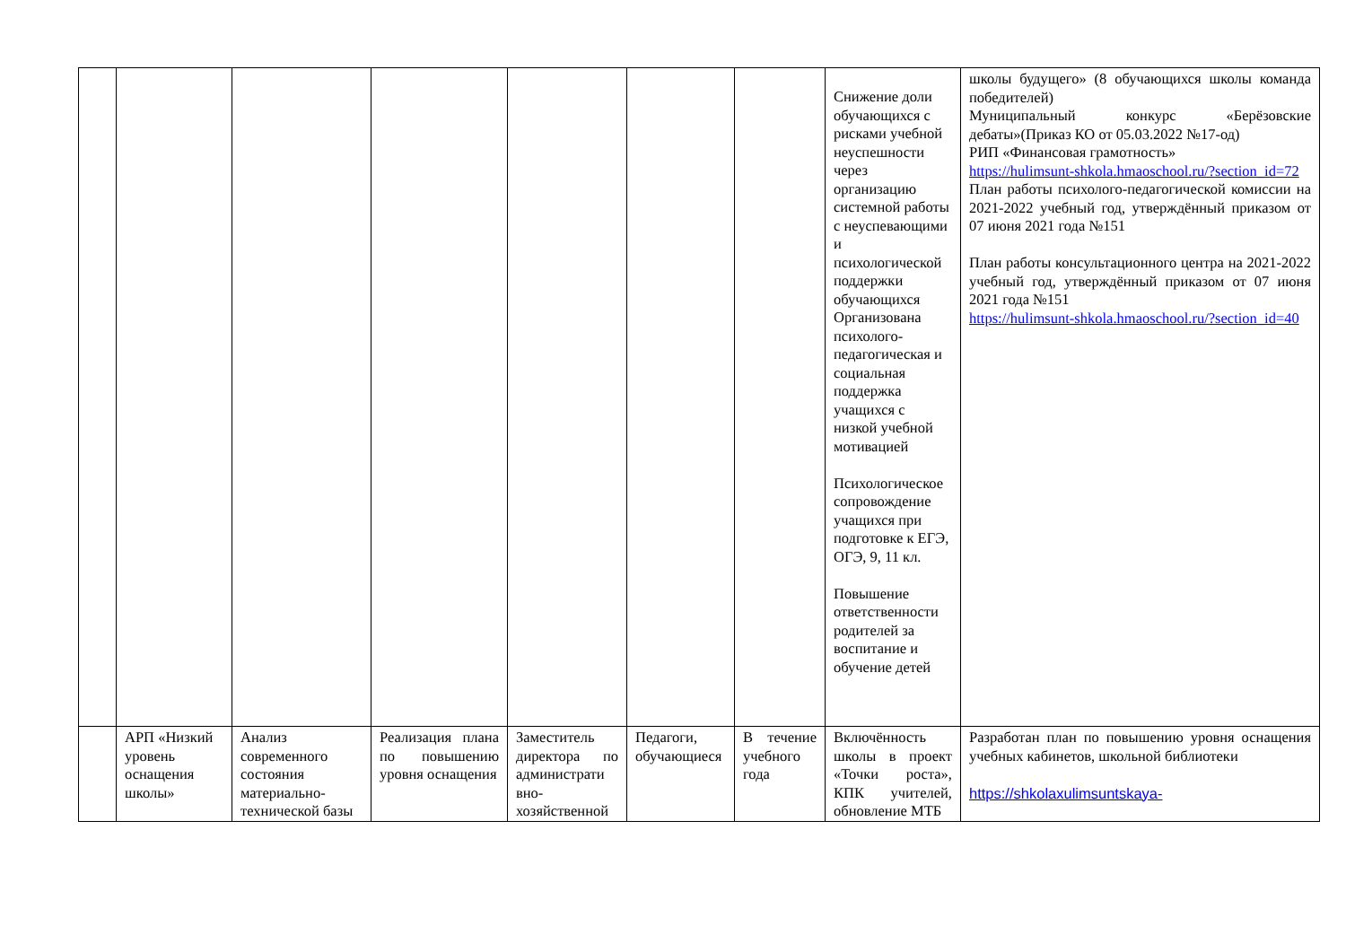| | | | | | | | Снижение доли обучающихся с рисками учебной неуспешности через организацию системной работы с неуспевающими и психологической поддержки обучающихся Организована психолого-педагогическая и социальная поддержка учащихся с низкой учебной мотивацией Психологическое сопровождение учащихся при подготовке к ЕГЭ, ОГЭ, 9, 11 кл. Повышение ответственности родителей за воспитание и обучение детей | школы будущего» (8 обучающихся школы команда победителей) Муниципальный конкурс «Берёзовские дебаты»(Приказ КО от 05.03.2022 №17-од) РИП «Финансовая грамотность» https://hulimsunt-shkola.hmaoschool.ru/?section_id=72 План работы психолого-педагогической комиссии на 2021-2022 учебный год, утверждённый приказом от 07 июня 2021 года №151 План работы консультационного центра на 2021-2022 учебный год, утверждённый приказом от 07 июня 2021 года №151 https://hulimsunt-shkola.hmaoschool.ru/?section_id=40 |
| | АРП «Низкий уровень оснащения школы» | Анализ современного состояния материально-технической базы | Реализация плана по повышению уровня оснащения | Заместитель директора по администрати вно-хозяйственной | Педагоги, обучающиеся | В течение учебного года | Включённость школы в проект «Точки роста», КПК учителей, обновление МТБ | Разработан план по повышению уровня оснащения учебных кабинетов, школьной библиотеки https://shkolaxulimsuntskaya- |